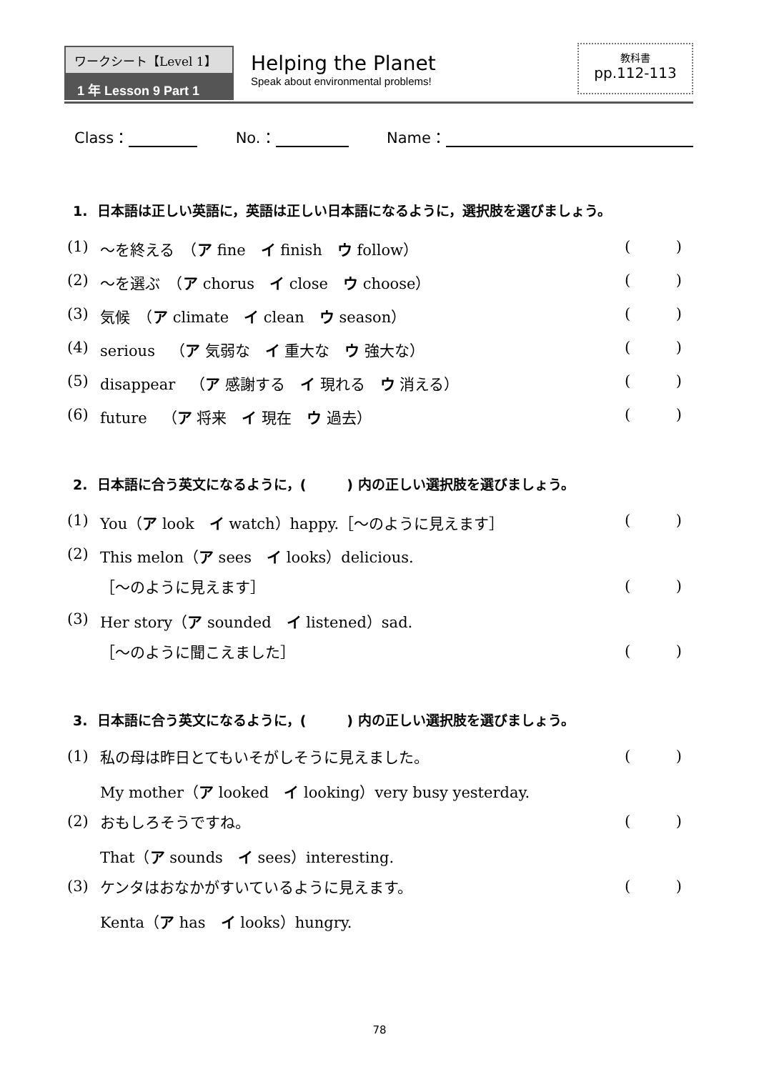ワークシート【Level 1】
1 年 Lesson 9 Part 1
Helping the Planet
Speak about environmental problems!
教科書
pp.112-113
Class： No.： Name：
1. 日本語は正しい英語に，英語は正しい日本語になるように，選択肢を選びましょう。
(1) ～を終える　（ア fine　イ finish　ウ follow） ()
(2) ～を選ぶ　（ア chorus　イ close　ウ choose） ()
(3) 気候　（ア climate　イ clean　ウ season） ()
(4) serious　（ア 気弱な　イ 重大な　ウ 強大な） ()
(5) disappear　（ア 感謝する　イ 現れる　ウ 消える） ()
(6) future　（ア 将来　イ 現在　ウ 過去） ()
2. 日本語に合う英文になるように，(　　　) 内の正しい選択肢を選びましょう。
(1) You（ア look　イ watch）happy.［～のように見えます］ ()
(2) This melon（ア sees　イ looks）delicious.
［～のように見えます］ ()
(3) Her story（ア sounded　イ listened）sad.
［～のように聞こえました］ ()
3. 日本語に合う英文になるように，(　　　) 内の正しい選択肢を選びましょう。
(1) 私の母は昨日とてもいそがしそうに見えました。 ()
My mother（ア looked　イ looking）very busy yesterday.
(2) おもしろそうですね。 ()
That（ア sounds　イ sees）interesting.
(3) ケンタはおなかがすいているように見えます。 ()
Kenta（ア has　イ looks）hungry.
78